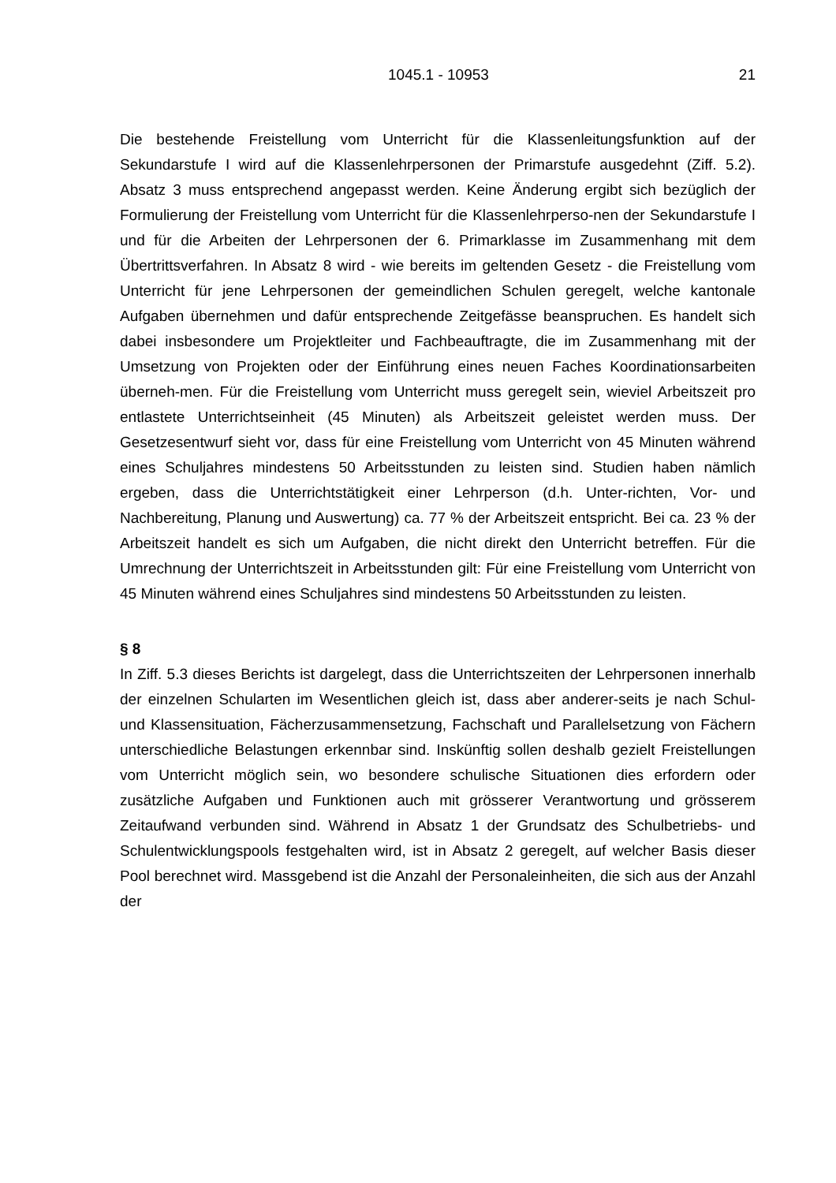1045.1 - 10953 21
Die bestehende Freistellung vom Unterricht für die Klassenleitungsfunktion auf der Sekundarstufe I wird auf die Klassenlehrpersonen der Primarstufe ausgedehnt (Ziff. 5.2). Absatz 3 muss entsprechend angepasst werden. Keine Änderung ergibt sich bezüglich der Formulierung der Freistellung vom Unterricht für die Klassenlehrperso-nen der Sekundarstufe I und für die Arbeiten der Lehrpersonen der 6. Primarklasse im Zusammenhang mit dem Übertrittsverfahren. In Absatz 8 wird - wie bereits im geltenden Gesetz - die Freistellung vom Unterricht für jene Lehrpersonen der gemeindlichen Schulen geregelt, welche kantonale Aufgaben übernehmen und dafür entsprechende Zeitgefässe beanspruchen. Es handelt sich dabei insbesondere um Projektleiter und Fachbeauftragte, die im Zusammenhang mit der Umsetzung von Projekten oder der Einführung eines neuen Faches Koordinationsarbeiten überneh-men. Für die Freistellung vom Unterricht muss geregelt sein, wieviel Arbeitszeit pro entlastete Unterrichtseinheit (45 Minuten) als Arbeitszeit geleistet werden muss. Der Gesetzesentwurf sieht vor, dass für eine Freistellung vom Unterricht von 45 Minuten während eines Schuljahres mindestens 50 Arbeitsstunden zu leisten sind. Studien haben nämlich ergeben, dass die Unterrichtstätigkeit einer Lehrperson (d.h. Unter-richten, Vor- und Nachbereitung, Planung und Auswertung) ca. 77 % der Arbeitszeit entspricht. Bei ca. 23 % der Arbeitszeit handelt es sich um Aufgaben, die nicht direkt den Unterricht betreffen. Für die Umrechnung der Unterrichtszeit in Arbeitsstunden gilt: Für eine Freistellung vom Unterricht von 45 Minuten während eines Schuljahres sind mindestens 50 Arbeitsstunden zu leisten.
§ 8
In Ziff. 5.3 dieses Berichts ist dargelegt, dass die Unterrichtszeiten der Lehrpersonen innerhalb der einzelnen Schularten im Wesentlichen gleich ist, dass aber anderer-seits je nach Schul- und Klassensituation, Fächerzusammensetzung, Fachschaft und Parallelsetzung von Fächern unterschiedliche Belastungen erkennbar sind. Inskünftig sollen deshalb gezielt Freistellungen vom Unterricht möglich sein, wo besondere schulische Situationen dies erfordern oder zusätzliche Aufgaben und Funktionen auch mit grösserer Verantwortung und grösserem Zeitaufwand verbunden sind. Während in Absatz 1 der Grundsatz des Schulbetriebs- und Schulentwicklungspools festgehalten wird, ist in Absatz 2 geregelt, auf welcher Basis dieser Pool berechnet wird. Massgebend ist die Anzahl der Personaleinheiten, die sich aus der Anzahl der